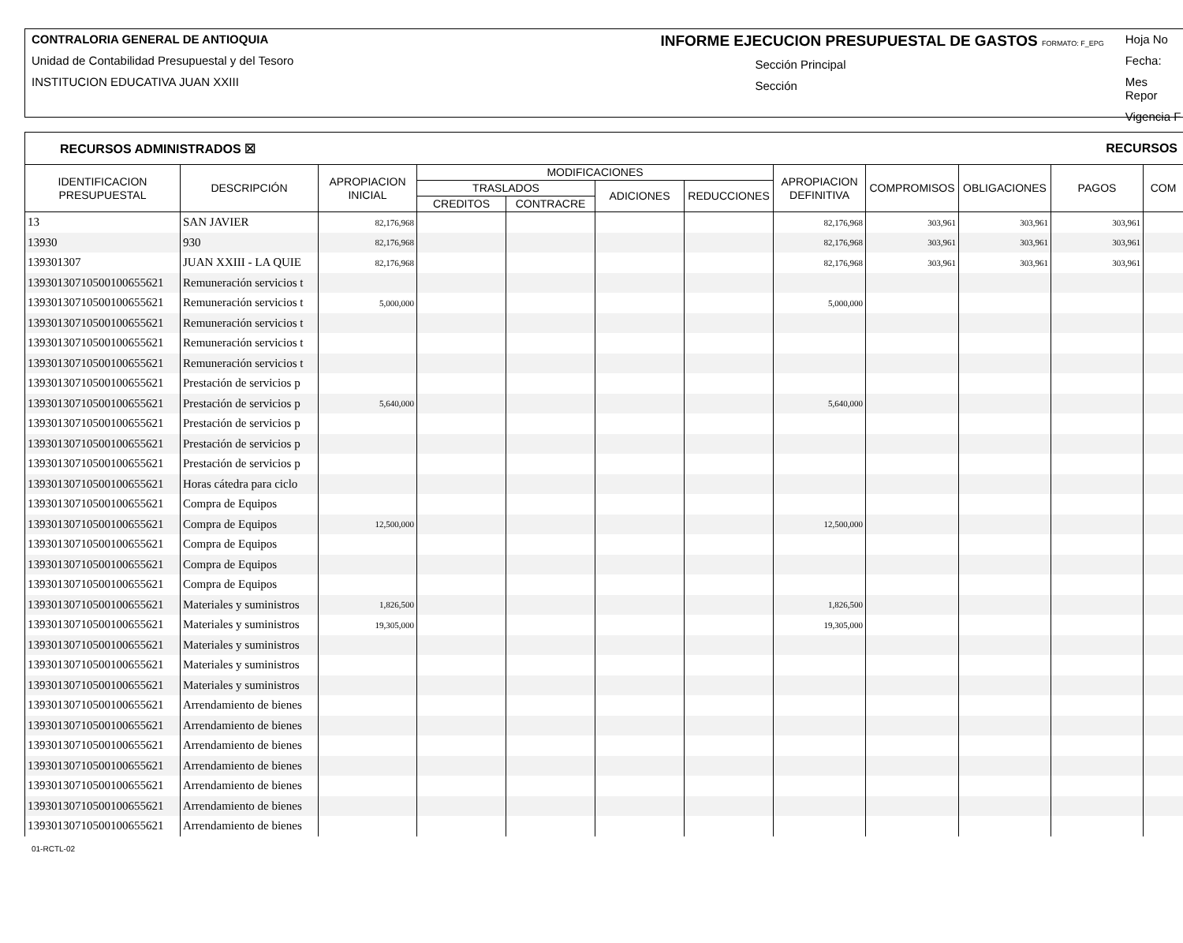CONTRALORIA GENERAL DE ANTIOQUIA
Unidad de Contabilidad Presupuestal y del Tesoro
INSTITUCION EDUCATIVA JUAN XXIII
INFORME EJECUCION PRESUPUESTAL DE GASTOS FORMATO: F_EPG
Sección Principal
Sección
Hoja No
Fecha:
Mes Repor
Vigencia F
RECURSOS ADMINISTRADOS ☒ RECURSOS
| IDENTIFICACION PRESUPUESTAL | DESCRIPCIÓN | APROPIACION INICIAL | MODIFICACIONES | | | | APROPIACION DEFINITIVA | COMPROMISOS | OBLIGACIONES | PAGOS | COM |
| --- | --- | --- | --- | --- | --- | --- | --- | --- | --- | --- | --- |
| | | | TRASLADOS | | ADICIONES | REDUCCIONES | | | | | |
| | | | CREDITOS | CONTRACRE | | | | | | | |
| 13 | SAN JAVIER | 82,176,968 | | | | | 82,176,968 | 303,961 | 303,961 | 303,961 | |
| 13930 | 930 | 82,176,968 | | | | | 82,176,968 | 303,961 | 303,961 | 303,961 | |
| 139301307 | JUAN XXIII - LA QUIE | 82,176,968 | | | | | 82,176,968 | 303,961 | 303,961 | 303,961 | |
| 139301307105001006556​21 | Remuneración servicios t | | | | | | | | | | |
| 13930130710500100655621 | Remuneración servicios t | 5,000,000 | | | | | 5,000,000 | | | | |
| 13930130710500100655621 | Remuneración servicios t | | | | | | | | | | |
| 13930130710500100655621 | Remuneración servicios t | | | | | | | | | | |
| 13930130710500100655621 | Remuneración servicios t | | | | | | | | | | |
| 13930130710500100655621 | Prestación de servicios p | | | | | | | | | | |
| 13930130710500100655621 | Prestación de servicios p | 5,640,000 | | | | | 5,640,000 | | | | |
| 13930130710500100655621 | Prestación de servicios p | | | | | | | | | | |
| 13930130710500100655621 | Prestación de servicios p | | | | | | | | | | |
| 13930130710500100655621 | Prestación de servicios p | | | | | | | | | | |
| 13930130710500100655621 | Horas cátedra para ciclo | | | | | | | | | | |
| 13930130710500100655621 | Compra de Equipos | | | | | | | | | | |
| 13930130710500100655621 | Compra de Equipos | 12,500,000 | | | | | 12,500,000 | | | | |
| 13930130710500100655621 | Compra de Equipos | | | | | | | | | | |
| 13930130710500100655621 | Compra de Equipos | | | | | | | | | | |
| 13930130710500100655621 | Compra de Equipos | | | | | | | | | | |
| 13930130710500100655621 | Materiales y suministros | 1,826,500 | | | | | 1,826,500 | | | | |
| 13930130710500100655621 | Materiales y suministros | 19,305,000 | | | | | 19,305,000 | | | | |
| 13930130710500100655621 | Materiales y suministros | | | | | | | | | | |
| 13930130710500100655621 | Materiales y suministros | | | | | | | | | | |
| 13930130710500100655621 | Materiales y suministros | | | | | | | | | | |
| 13930130710500100655621 | Arrendamiento de bienes | | | | | | | | | | |
| 13930130710500100655621 | Arrendamiento de bienes | | | | | | | | | | |
| 13930130710500100655621 | Arrendamiento de bienes | | | | | | | | | | |
| 13930130710500100655621 | Arrendamiento de bienes | | | | | | | | | | |
| 13930130710500100655621 | Arrendamiento de bienes | | | | | | | | | | |
| 13930130710500100655621 | Arrendamiento de bienes | | | | | | | | | | |
| 13930130710500100655621 | Arrendamiento de bienes | | | | | | | | | | |
01-RCTL-02